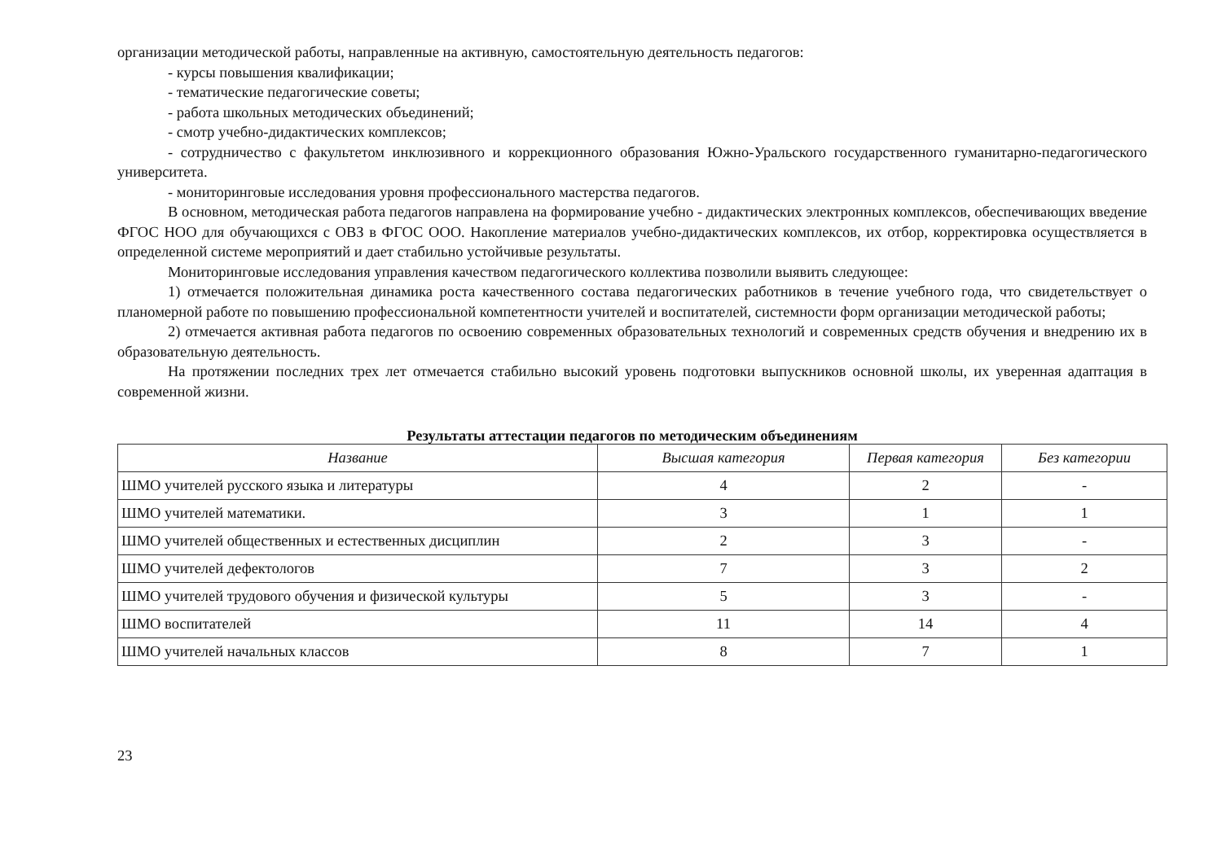организации методической работы, направленные на активную, самостоятельную деятельность педагогов:
- курсы повышения квалификации;
- тематические педагогические советы;
- работа школьных методических объединений;
- смотр учебно-дидактических комплексов;
- сотрудничество с факультетом инклюзивного и коррекционного образования Южно-Уральского государственного гуманитарно-педагогического университета.
- мониторинговые исследования уровня профессионального мастерства педагогов.
В основном, методическая работа педагогов направлена на формирование учебно - дидактических электронных комплексов, обеспечивающих введение ФГОС НОО для обучающихся с ОВЗ в ФГОС ООО. Накопление материалов учебно-дидактических комплексов, их отбор, корректировка осуществляется в определенной системе мероприятий и дает стабильно устойчивые результаты.
Мониторинговые исследования управления качеством педагогического коллектива позволили выявить следующее:
1) отмечается положительная динамика роста качественного состава педагогических работников в течение учебного года, что свидетельствует о планомерной работе по повышению профессиональной компетентности учителей и воспитателей, системности форм организации методической работы;
2) отмечается активная работа педагогов по освоению современных образовательных технологий и современных средств обучения и внедрению их в образовательную деятельность.
На протяжении последних трех лет отмечается стабильно высокий уровень подготовки выпускников основной школы, их уверенная адаптация в современной жизни.
Результаты аттестации педагогов по методическим объединениям
| Название | Высшая категория | Первая категория | Без категории |
| --- | --- | --- | --- |
| ШМО учителей русского языка и литературы | 4 | 2 | - |
| ШМО учителей математики. | 3 | 1 | 1 |
| ШМО учителей общественных и естественных дисциплин | 2 | 3 | - |
| ШМО учителей дефектологов | 7 | 3 | 2 |
| ШМО учителей трудового обучения и физической культуры | 5 | 3 | - |
| ШМО воспитателей | 11 | 14 | 4 |
| ШМО учителей начальных классов | 8 | 7 | 1 |
23